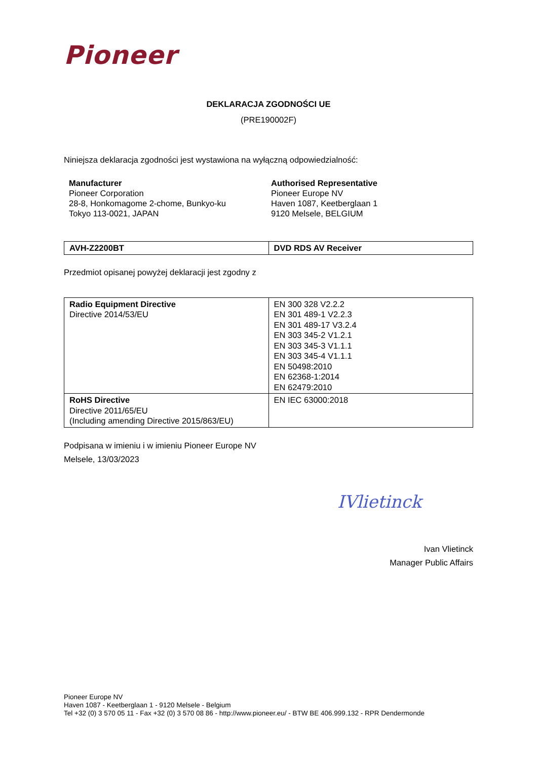Pioneer
DEKLARACJA ZGODNOŚCI UE
(PRE190002F)
Niniejsza deklaracja zgodności jest wystawiona na wyłączną odpowiedzialność:
Manufacturer
Pioneer Corporation
28-8, Honkomagome 2-chome, Bunkyo-ku
Tokyo 113-0021, JAPAN
Authorised Representative
Pioneer Europe NV
Haven 1087, Keetberglaan 1
9120 Melsele, BELGIUM
| AVH-Z2200BT | DVD RDS AV Receiver |
Przedmiot opisanej powyżej deklaracji jest zgodny z
| Radio Equipment Directive Directive 2014/53/EU | EN 300 328 V2.2.2 EN 301 489-1 V2.2.3 EN 301 489-17 V3.2.4 EN 303 345-2 V1.2.1 EN 303 345-3 V1.1.1 EN 303 345-4 V1.1.1 EN 50498:2010 EN 62368-1:2014 EN 62479:2010 |
| RoHS Directive Directive 2011/65/EU (Including amending Directive 2015/863/EU) | EN IEC 63000:2018 |
Podpisana w imieniu i w imieniu Pioneer Europe NV
Melsele, 13/03/2023
IVlietinck
Ivan Vlietinck
Manager Public Affairs
Pioneer Europe NV
Haven 1087 - Keetberglaan 1 - 9120 Melsele - Belgium
Tel +32 (0) 3 570 05 11 - Fax +32 (0) 3 570 08 86 - http://www.pioneer.eu/ - BTW BE 406.999.132 - RPR Dendermonde